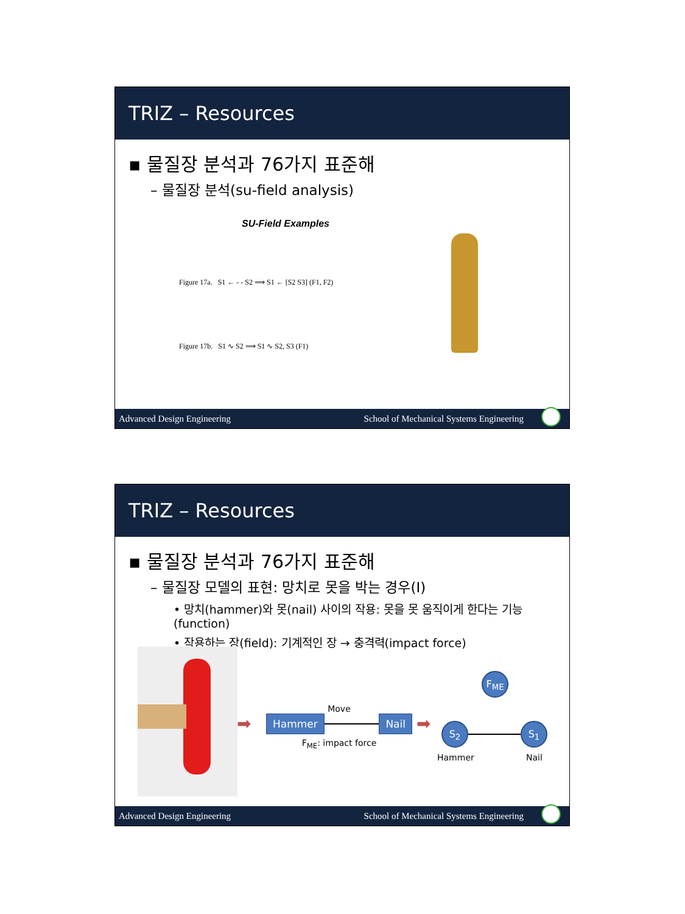TRIZ – Resources
▪ 물질장 분석과 76가지 표준해
– 물질장 분석(su-field analysis)
SU-Field Examples
Figure 17a. S1 ← - - S2 ⟹ S1 ← [S2 S3] (F1, F2)
Figure 17b. S1 ∿ S2 ⟹ S1 ∿ S2, S3 (F1)
Advanced Design Engineering School of Mechanical Systems Engineering
TRIZ – Resources
▪ 물질장 분석과 76가지 표준해
– 물질장 모델의 표현: 망치로 못을 박는 경우(I)
• 망치(hammer)와 못(nail) 사이의 작용: 못을 못 움직이게 한다는 기능(function)
• 작용하는 장(field): 기계적인 장 → 충격력(impact force)
➡
Move
Hammer Nail
F<sub>ME</sub>: impact force
➡
F<sub>ME</sub>
S<sub>2</sub> S<sub>1</sub>
Hammer Nail
Advanced Design Engineering School of Mechanical Systems Engineering